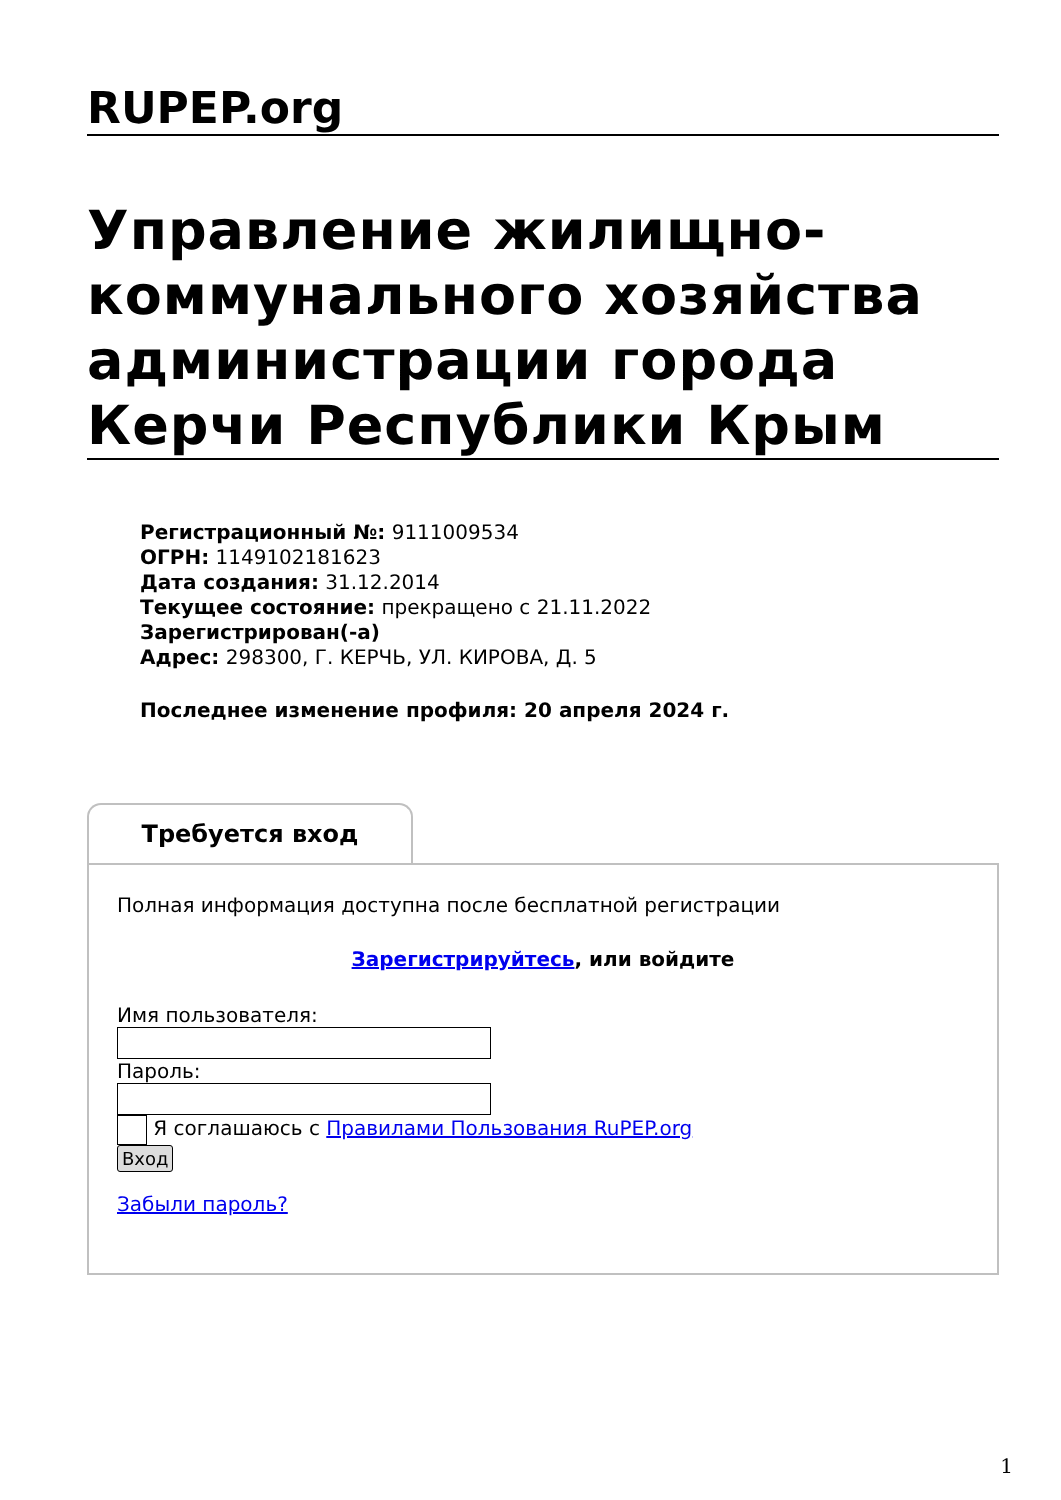RUPEP.org
Управление жилищно-коммунального хозяйства администрации города Керчи Республики Крым
Регистрационный №: 9111009534
ОГРН: 1149102181623
Дата создания: 31.12.2014
Текущее состояние: прекращено с 21.11.2022
Зарегистрирован(-а)
Адрес: 298300, Г. КЕРЧЬ, УЛ. КИРОВА, Д. 5
Последнее изменение профиля: 20 апреля 2024 г.
Требуется вход
Полная информация доступна после бесплатной регистрации
Зарегистрируйтесь, или войдите
Имя пользователя:
Пароль:
Я соглашаюсь с Правилами Пользования RuPEP.org
Вход
Забыли пароль?
1